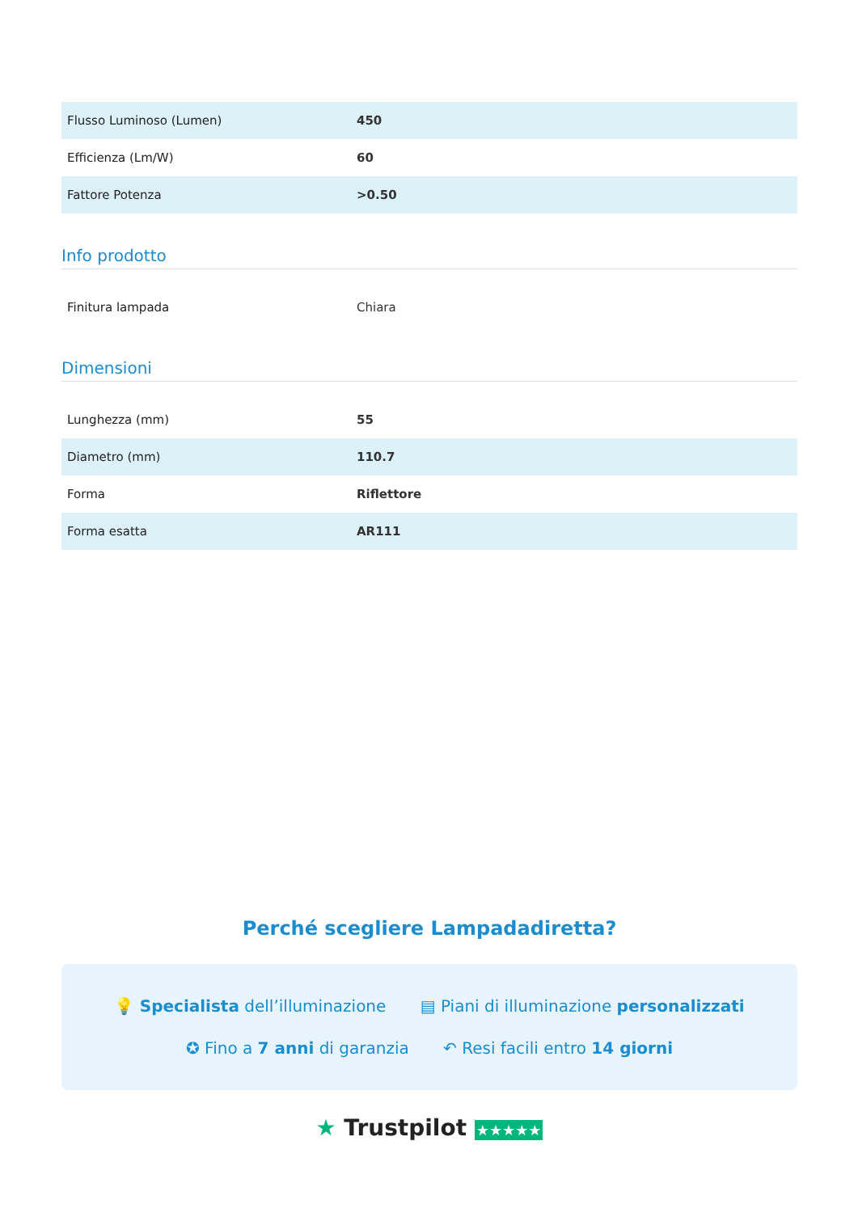| Flusso Luminoso (Lumen) | 450 |
| Efficienza (Lm/W) | 60 |
| Fattore Potenza | >0.50 |
Info prodotto
| Finitura lampada | Chiara |
Dimensioni
| Lunghezza (mm) | 55 |
| Diametro (mm) | 110.7 |
| Forma | Riflettore |
| Forma esatta | AR111 |
Perché scegliere Lampadadiretta?
💡 Specialista dell’illuminazione ▤ Piani di illuminazione personalizzati
✪ Fino a 7 anni di garanzia ↶ Resi facili entro 14 giorni
★ Trustpilot ★★★★★